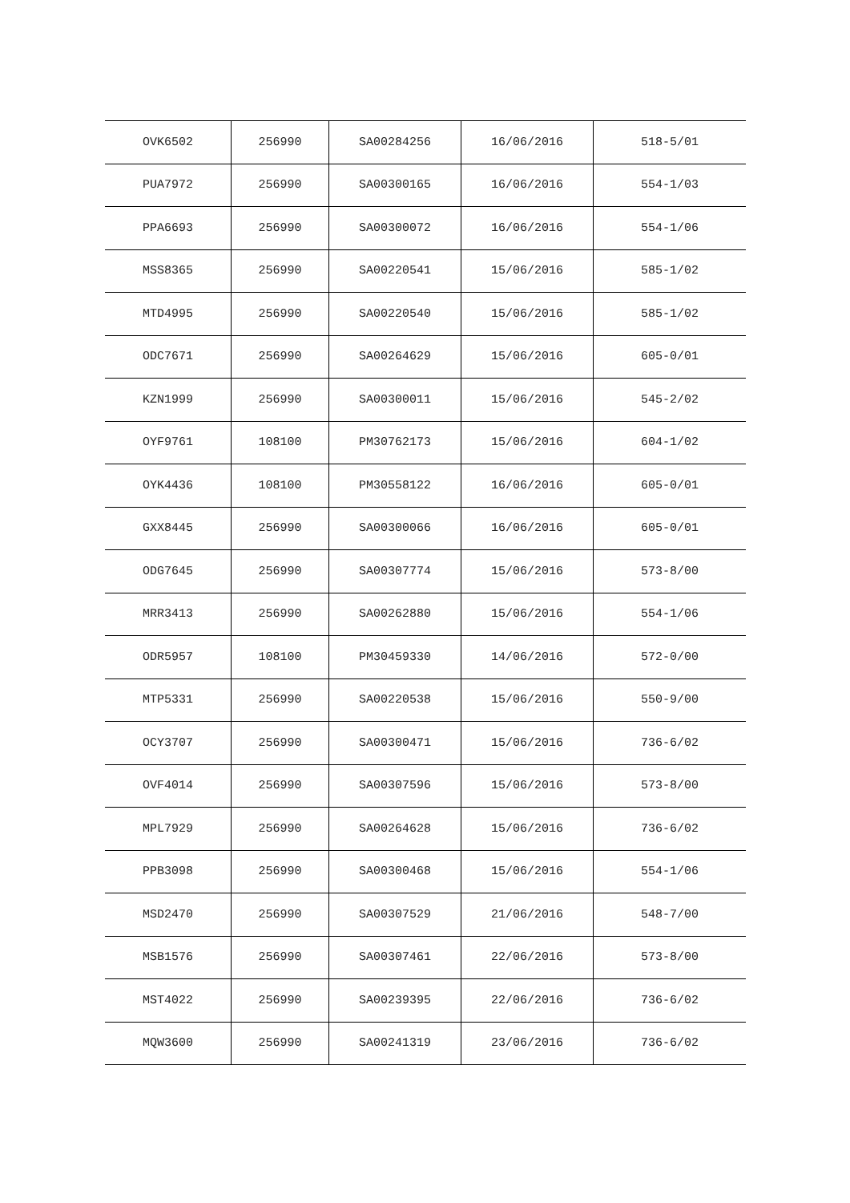| OVK6502 | 256990 | SA00284256 | 16/06/2016 | 518-5/01 |
| PUA7972 | 256990 | SA00300165 | 16/06/2016 | 554-1/03 |
| PPA6693 | 256990 | SA00300072 | 16/06/2016 | 554-1/06 |
| MSS8365 | 256990 | SA00220541 | 15/06/2016 | 585-1/02 |
| MTD4995 | 256990 | SA00220540 | 15/06/2016 | 585-1/02 |
| ODC7671 | 256990 | SA00264629 | 15/06/2016 | 605-0/01 |
| KZN1999 | 256990 | SA00300011 | 15/06/2016 | 545-2/02 |
| OYF9761 | 108100 | PM30762173 | 15/06/2016 | 604-1/02 |
| OYK4436 | 108100 | PM30558122 | 16/06/2016 | 605-0/01 |
| GXX8445 | 256990 | SA00300066 | 16/06/2016 | 605-0/01 |
| ODG7645 | 256990 | SA00307774 | 15/06/2016 | 573-8/00 |
| MRR3413 | 256990 | SA00262880 | 15/06/2016 | 554-1/06 |
| ODR5957 | 108100 | PM30459330 | 14/06/2016 | 572-0/00 |
| MTP5331 | 256990 | SA00220538 | 15/06/2016 | 550-9/00 |
| OCY3707 | 256990 | SA00300471 | 15/06/2016 | 736-6/02 |
| OVF4014 | 256990 | SA00307596 | 15/06/2016 | 573-8/00 |
| MPL7929 | 256990 | SA00264628 | 15/06/2016 | 736-6/02 |
| PPB3098 | 256990 | SA00300468 | 15/06/2016 | 554-1/06 |
| MSD2470 | 256990 | SA00307529 | 21/06/2016 | 548-7/00 |
| MSB1576 | 256990 | SA00307461 | 22/06/2016 | 573-8/00 |
| MST4022 | 256990 | SA00239395 | 22/06/2016 | 736-6/02 |
| MQW3600 | 256990 | SA00241319 | 23/06/2016 | 736-6/02 |